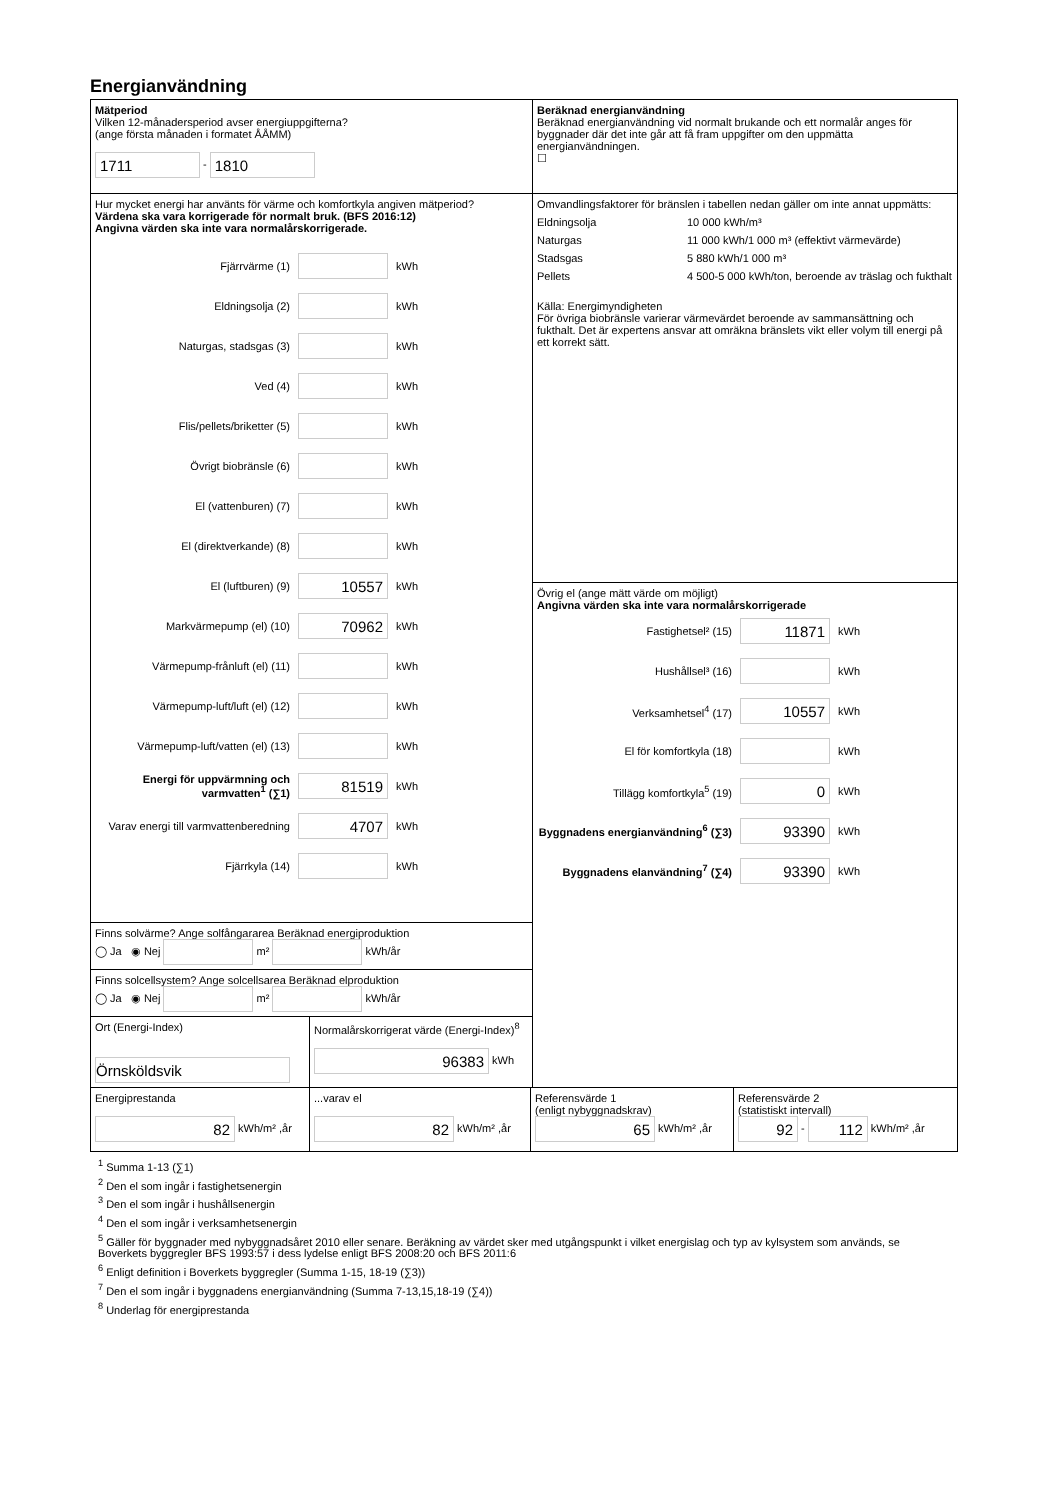Energianvändning
Mätperiod
Vilken 12-månadersperiod avser energiuppgifterna?
(ange första månaden i formatet ÅÅMM)
1711 - 1810
Hur mycket energi har använts för värme och komfortkyla angiven mätperiod?
Värdena ska vara korrigerade för normalt bruk. (BFS 2016:12)
Angivna värden ska inte vara normalårskorrigerade.
Fjärrvärme (1) kWh
Eldningsolja (2) kWh
Naturgas, stadsgas (3) kWh
Ved (4) kWh
Flis/pellets/briketter (5) kWh
Övrigt biobränsle (6) kWh
El (vattenburen) (7) kWh
El (direktverkande) (8) kWh
El (luftburen) (9) 10557 kWh
Markvärmepump (el) (10) 70962 kWh
Värmepump-frånluft (el) (11) kWh
Värmepump-luft/luft (el) (12) kWh
Värmepump-luft/vatten (el) (13) kWh
Energi för uppvärmning och varmvatten<sup>1</sup> (∑1) 81519 kWh
Varav energi till varmvattenberedning 4707 kWh
Fjärrkyla (14) kWh
Finns solvärme? Ange solfångararea Beräknad energiproduktion
◯ Ja ◉ Nej m² kWh/år
Finns solcellsystem? Ange solcellsarea Beräknad elproduktion
◯ Ja ◉ Nej m² kWh/år
Ort (Energi-Index)
Örnsköldsvik
Normalårskorrigerat värde (Energi-Index)<sup>8</sup>
96383 kWh
Beräknad energianvändning
Beräknad energianvändning vid normalt brukande och ett normalår anges för byggnader där det inte går att få fram uppgifter om den uppmätta energianvändningen.
☐
Omvandlingsfaktorer för bränslen i tabellen nedan gäller om inte annat uppmätts:
Eldningsolja 10 000 kWh/m³
Naturgas 11 000 kWh/1 000 m³ (effektivt värmevärde)
Stadsgas 5 880 kWh/1 000 m³
Pellets 4 500-5 000 kWh/ton, beroende av träslag och fukthalt
Källa: Energimyndigheten
För övriga biobränsle varierar värmevärdet beroende av sammansättning och fukthalt. Det är expertens ansvar att omräkna bränslets vikt eller volym till energi på ett korrekt sätt.
Övrig el (ange mätt värde om möjligt)
Angivna värden ska inte vara normalårskorrigerade
Fastighetsel² (15) 11871 kWh
Hushållsel³ (16) kWh
Verksamhetsel<sup>4</sup> (17) 10557 kWh
El för komfortkyla (18) kWh
Tillägg komfortkyla<sup>5</sup> (19) 0 kWh
Byggnadens energianvändning<sup>6</sup> (∑3) 93390 kWh
Byggnadens elanvändning<sup>7</sup> (∑4) 93390 kWh
Energiprestanda
82 kWh/m² ,år
...varav el
82 kWh/m² ,år
Referensvärde 1
(enligt nybyggnadskrav)
65 kWh/m² ,år
Referensvärde 2
(statistiskt intervall)
92 - 112 kWh/m² ,år
<sup>1</sup> Summa 1-13 (∑1)
<sup>2</sup> Den el som ingår i fastighetsenergin
<sup>3</sup> Den el som ingår i hushållsenergin
<sup>4</sup> Den el som ingår i verksamhetsenergin
<sup>5</sup> Gäller för byggnader med nybyggnadsåret 2010 eller senare. Beräkning av värdet sker med utgångspunkt i vilket energislag och typ av kylsystem som används, se Boverkets byggregler BFS 1993:57 i dess lydelse enligt BFS 2008:20 och BFS 2011:6
<sup>6</sup> Enligt definition i Boverkets byggregler (Summa 1-15, 18-19 (∑3))
<sup>7</sup> Den el som ingår i byggnadens energianvändning (Summa 7-13,15,18-19 (∑4))
<sup>8</sup> Underlag för energiprestanda